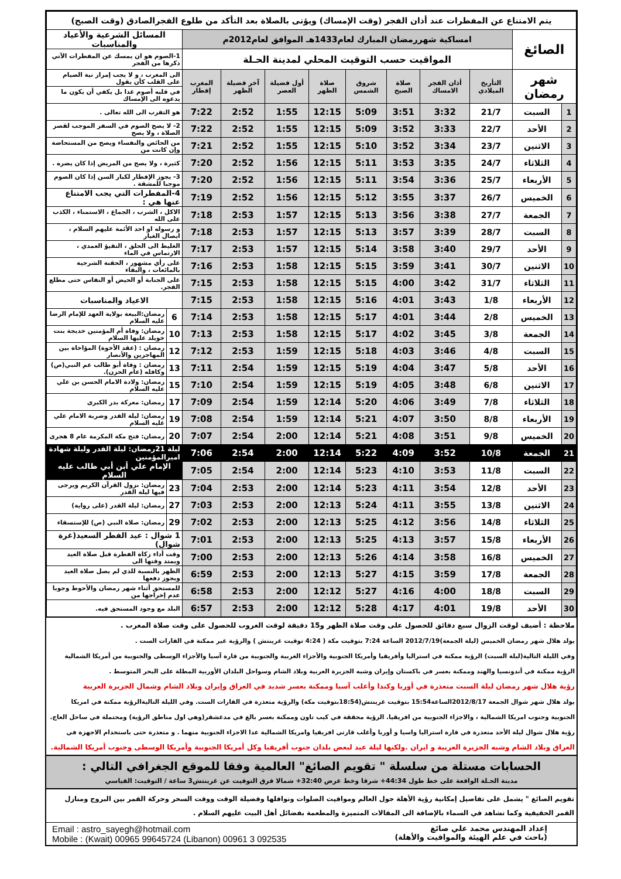| يتم الامتناع عن المفطرات عند أذان الفجر (وقت الإمساك) ويؤتى بالصلاة بعد التأكد من طلوع الفجرالصادق (وقت الصبح) | | | | | | | | | | | |
| الصائغ | | امساكية شهررمضان المبارك لعام1433هـ الموافق لعام2012م | | | | | | | | المسائل الشرعية والأعياد والمناسبات | |
| | | المواقيت حسب التوقيت المحلي لمدينة الحـلة | | | | | | | | 1-الصوم هو ان يمسك عن المفطرات الآتي ذكرها من الفجر | |
| شهر رمضان | | التأريخ الميلادي | أذان الفجر الامساك | صلاة الصبح | شروق الشمس | صلاة الظهر | أول فضيلة العصر | آخر فضيلة الظهر | المغرب إفطار | الى المغرب ، و لا يجب إمرار نية الصيام على القلب كأن يقول | |
| | | | | | | | | | | في قلبه أصوم غدا بل يكفي أن يكون ما يدعوه الى الإمساك | |
| 1 | السبت | 21/7 | 3:32 | 3:51 | 5:09 | 12:15 | 1:55 | 2:52 | 7:22 | هو التقرب الى الله تعالى . | |
| 2 | الأحد | 22/7 | 3:33 | 3:52 | 5:09 | 12:15 | 1:55 | 2:52 | 7:22 | 2- لا يصح الصوم في السفر الموجب لقصر الصلاة ، ولا يصح | |
| 3 | الاثنين | 23/7 | 3:34 | 3:52 | 5:10 | 12:15 | 1:55 | 2:52 | 7:21 | من الحائض والنفساء ويصح من المستحاضة وإن كانت من | |
| 4 | الثلاثاء | 24/7 | 3:35 | 3:53 | 5:11 | 12:15 | 1:56 | 2:52 | 7:20 | كثيرة ، ولا يصح من المريض إذا كان يضره . | |
| 5 | الأربعاء | 25/7 | 3:36 | 3:54 | 5:11 | 12:15 | 1:56 | 2:52 | 7:20 | 3- يجوز الإفطار لكبار السن إذا كان الصوم موجبا للمشقة . | |
| 6 | الخميس | 26/7 | 3:37 | 3:55 | 5:12 | 12:15 | 1:56 | 2:52 | 7:19 | 4-المفطرات التي يجب الامتناع عنها هي : | |
| 7 | الجمعة | 27/7 | 3:38 | 3:56 | 5:13 | 12:15 | 1:57 | 2:53 | 7:18 | الاكل ، الشرب ، الجماع ، الاستمناء ، الكذب على الله | |
| 8 | السبت | 28/7 | 3:39 | 3:57 | 5:13 | 12:15 | 1:57 | 2:53 | 7:18 | و رسوله او احد الأئمة عليهم السلام ، ايصال الغبار | |
| 9 | الأحد | 29/7 | 3:40 | 3:58 | 5:14 | 12:15 | 1:57 | 2:53 | 7:17 | الغليظ الى الحلق ، التقيؤ العمدي ، الارتماس في الماء | |
| 10 | الاثنين | 30/7 | 3:41 | 3:59 | 5:15 | 12:15 | 1:58 | 2:53 | 7:16 | على رأي مشهور ، الحقنة الشرجية بالمائعات ، والبقاء | |
| 11 | الثلاثاء | 31/7 | 3:42 | 4:00 | 5:15 | 12:15 | 1:58 | 2:53 | 7:15 | على الجنابة أو الحيض أو النفاس حتى مطلع الفجر. | |
| 12 | الأربعاء | 1/8 | 3:43 | 4:01 | 5:16 | 12:15 | 1:58 | 2:53 | 7:15 | الاعياد والمناسبات | |
| 13 | الخميس | 2/8 | 3:44 | 4:01 | 5:17 | 12:15 | 1:58 | 2:53 | 7:14 | 6 | رمضان:البيعة بولاية العهد للإمام الرضا عليه السلام |
| 14 | الجمعة | 3/8 | 3:45 | 4:02 | 5:17 | 12:15 | 1:58 | 2:53 | 7:13 | 10 | رمضان: وفاة أم المؤمنين خديجة بنت خويلد عليها السلام |
| 15 | السبت | 4/8 | 3:46 | 4:03 | 5:18 | 12:15 | 1:59 | 2:53 | 7:12 | 12 | رمضان : (عقد الأخوة) المؤاخاة بين المهاجرين والأنصار |
| 16 | الأحد | 5/8 | 3:47 | 4:04 | 5:19 | 12:15 | 1:59 | 2:54 | 7:11 | 13 | رمضان : وفاة أبو طالب عم النبي(ص) وكافله (عام الحزن). |
| 17 | الاثنين | 6/8 | 3:48 | 4:05 | 5:19 | 12:15 | 1:59 | 2:54 | 7:10 | 15 | رمضان: ولادة الامام الحسن بن علي عليه السلام |
| 18 | الثلاثاء | 7/8 | 3:49 | 4:06 | 5:20 | 12:14 | 1:59 | 2:54 | 7:09 | 17 | رمضان: معركة بدر الكبرى |
| 19 | الأربعاء | 8/8 | 3:50 | 4:07 | 5:21 | 12:14 | 1:59 | 2:54 | 7:08 | 19 | رمضان: ليلة القدر وضربة الامام علي عليه السلام |
| 20 | الخميس | 9/8 | 3:51 | 4:08 | 5:21 | 12:14 | 2:00 | 2:54 | 7:07 | 20 | رمضان: فتح مكة المكرمة عام 8 هجرى |
| 21 | الجمعة | 10/8 | 3:52 | 4:09 | 5:22 | 12:14 | 2:00 | 2:54 | 7:06 | ليلة 21رمضان: ليلة القدر وليلة شهادة اميرالمؤمنين | |
| 22 | السبت | 11/8 | 3:53 | 4:10 | 5:23 | 12:14 | 2:00 | 2:54 | 7:05 | الإمام علي أبن أبي طالب عليه السلام | |
| 23 | الأحد | 12/8 | 3:54 | 4:11 | 5:23 | 12:14 | 2:00 | 2:53 | 7:04 | 23 | رمضان: نزول القرآن الكريم ويرجى فيها ليلة القدر |
| 24 | الاثنين | 13/8 | 3:55 | 4:11 | 5:24 | 12:13 | 2:00 | 2:53 | 7:03 | 27 | رمضان: ليلة القدر (على رواية) |
| 25 | الثلاثاء | 14/8 | 3:56 | 4:12 | 5:25 | 12:13 | 2:00 | 2:53 | 7:02 | 29 | رمضان: صلاة النبي (ص) للإستسقاء |
| 26 | الأربعاء | 15/8 | 3:57 | 4:13 | 5:25 | 12:13 | 2:00 | 2:53 | 7:01 | 1 شوال : عيد الفطر السعيد(غرة شوال) | |
| 27 | الخميس | 16/8 | 3:58 | 4:14 | 5:26 | 12:13 | 2:00 | 2:53 | 7:00 | وقت أداء زكاة الفطرة قبل صلاة العيد ويمتد وقتها الى | |
| 28 | الجمعة | 17/8 | 3:59 | 4:15 | 5:27 | 12:13 | 2:00 | 2:53 | 6:59 | الظهر بالنسبة للذي لم يصل صلاة العيد ويجوز دفعها | |
| 29 | السبت | 18/8 | 4:00 | 4:16 | 5:27 | 12:12 | 2:00 | 2:53 | 6:58 | للمستحق أثناء شهر رمضان والأحوط وجوبا عدم إخراجها من | |
| 30 | الأحد | 19/8 | 4:01 | 4:17 | 5:28 | 12:12 | 2:00 | 2:53 | 6:57 | البلد مع وجود المستحق فيه. | |
| ملاحظة : أضيف لوقت الزوال سبع دقائق للحصول على وقت صلاة الظهر و15 دقيقة لوقت الغروب للحصول على وقت صلاة المغرب . |
| يولد هلال شهر رمضان الخميس (ليلة الجمعة)2012/7/19 الساعة 7:24 بتوقيت مكة ( 4:24 توقيت غرينتش ) والرؤية غير ممكنة في القارات الست . |
| وفي الليلة التالية(ليلة السبت) الرؤية ممكنة في استراليا وأفريقيا وأمريكا الجنوبية والأجزاء الغربية والجنوبية من قارة آسيا والأجزاء الوسطى والجنوبية من أمريكا الشمالية |
| الرؤية ممكنة في أندونسيا والهند وممكنة بعسر في باكستان وإيران وشبه الجزيرة العربية وبلاد الشام وسواحل البلدان الأوربية المطلة على البحر المتوسط . |
| رؤية هلال شهر رمضان ليلة السبت متعذرة في أوربا وكندا وأغلب آسيا وممكنة بعسر شديد في العراق وإيران وبلاد الشام وشمال الجزيرة العربية |
| يولد هلال شهر شوال الجمعة 2012/8/17الساعة15:54 بتوقيت غرينتش(18:54بتوقيت مكة) والرؤية متعذرة في القارات الست. وفي الليلة التاليةالرؤية ممكنة في امريكا |
| الجنوبية وجنوب امريكا الشمالية ، والاجزاء الجنوبية من افريقيا. الرؤية محققة في كيب تاون وممكنة بعسر بالغ في مدغشقر(وهي اول مناطق الرؤية) ومحتملة في ساحل العاج. |
| رؤية هلال شوال ليلة الأحد متعذرة في قارة استراليا واسيا و أوربا وأغلب قارتي افريقيا وامريكا الشمالية عدا الاجزاء الجنوبية منهما . و متعذرة حتى باستخدام الاجهزة في |
| العراق وبلاد الشام وشبه الجزيرة العربية و ايران .ولكنها ليلة عيد لبعض بلدان جنوب أفريقيا وكل أمريكا الجنوبية وأمريكا الوسطى وجنوب أمريكا الشمالية. |
الحسابات مستلة من سلسلة " تقويم الصائغ" العالمية وفقا للموقع الجغرافي التالي :
مدينة الحـلة الواقعة على خط طول 44:34+ شرقا وخط عرض 32:40+ شمالا فرق التوقيت عن غرينتش3 ساعة / التوقيت: القياسي
تقويم الصائغ " يشمل على تفاصيل إمكانية رؤية الأهلة حول العالم ومواقيت الصلوات ونوافلها وفضيلة الوقت ووقت السحر وحركة القمر بين البروج ومنازل القمر الحقيقية وكما تشاهد في السماء بالإضافة الى المقالات المتميزة والمطعمة بفضائل أهل البيت عليهم السلام .
إعداد المهندس محمد علي صائغ
(باحث في علم الهيئة والمواقيت والأهلة)
Email : astro_sayegh@hotmail.com
Mobile : (Kwait) 00965 99645724 (Libanon) 00961 3 092535